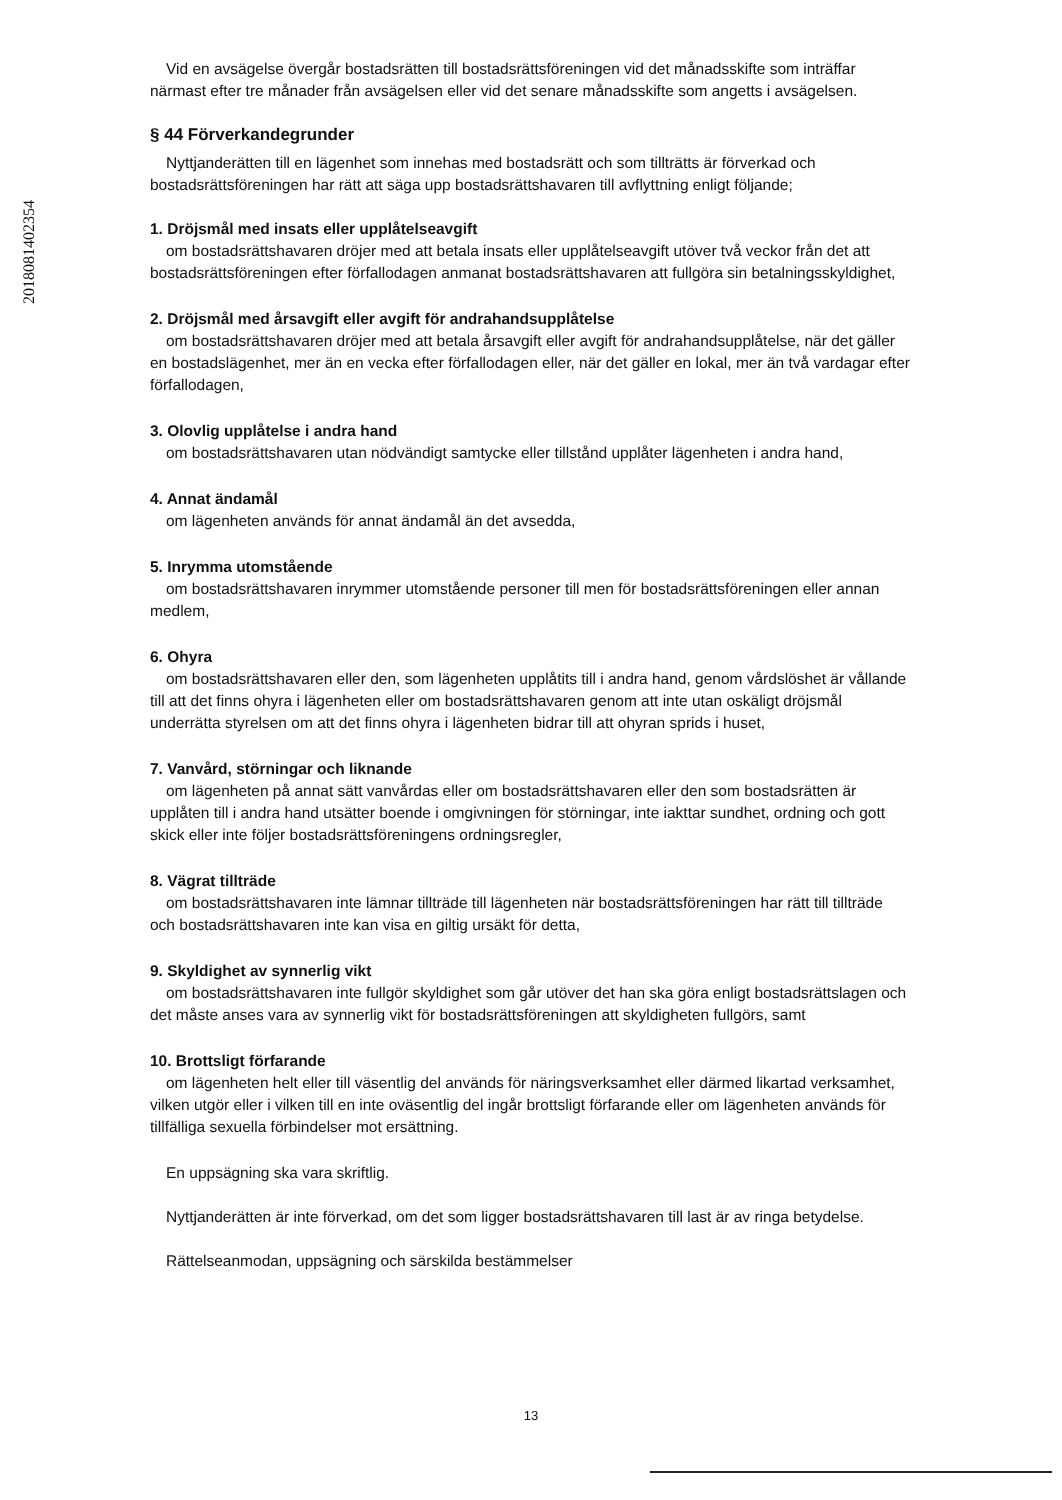201808140235­4
Vid en avsägelse övergår bostadsrätten till bostadsrättsföreningen vid det månadsskifte som inträffar närmast efter tre månader från avsägelsen eller vid det senare månadsskifte som angetts i avsägelsen.
§ 44 Förverkandegrunder
Nyttjanderätten till en lägenhet som innehas med bostadsrätt och som tillträtts är förverkad och bostadsrättsföreningen har rätt att säga upp bostadsrättshavaren till avflyttning enligt följande;
1. Dröjsmål med insats eller upplåtelseavgift
om bostadsrättshavaren dröjer med att betala insats eller upplåtelseavgift utöver två veckor från det att bostadsrättsföreningen efter förfallodagen anmanat bostadsrättshavaren att fullgöra sin betalningsskyldighet,
2. Dröjsmål med årsavgift eller avgift för andrahandsupplåtelse
om bostadsrättshavaren dröjer med att betala årsavgift eller avgift för andrahandsupplåtelse, när det gäller en bostadslägenhet, mer än en vecka efter förfallodagen eller, när det gäller en lokal, mer än två vardagar efter förfallodagen,
3. Olovlig upplåtelse i andra hand
om bostadsrättshavaren utan nödvändigt samtycke eller tillstånd upplåter lägenheten i andra hand,
4. Annat ändamål
om lägenheten används för annat ändamål än det avsedda,
5. Inrymma utomstående
om bostadsrättshavaren inrymmer utomstående personer till men för bostadsrättsföreningen eller annan medlem,
6. Ohyra
om bostadsrättshavaren eller den, som lägenheten upplåtits till i andra hand, genom vårdslöshet är vållande till att det finns ohyra i lägenheten eller om bostadsrättshavaren genom att inte utan oskäligt dröjsmål underrätta styrelsen om att det finns ohyra i lägenheten bidrar till att ohyran sprids i huset,
7. Vanvård, störningar och liknande
om lägenheten på annat sätt vanvårdas eller om bostadsrättshavaren eller den som bostadsrätten är upplåten till i andra hand utsätter boende i omgivningen för störningar, inte iakttar sundhet, ordning och gott skick eller inte följer bostadsrättsföreningens ordningsregler,
8. Vägrat tillträde
om bostadsrättshavaren inte lämnar tillträde till lägenheten när bostadsrättsföreningen har rätt till tillträde och bostadsrättshavaren inte kan visa en giltig ursäkt för detta,
9. Skyldighet av synnerlig vikt
om bostadsrättshavaren inte fullgör skyldighet som går utöver det han ska göra enligt bostadsrättslagen och det måste anses vara av synnerlig vikt för bostadsrättsföreningen att skyldigheten fullgörs, samt
10. Brottsligt förfarande
om lägenheten helt eller till väsentlig del används för näringsverksamhet eller därmed likartad verksamhet, vilken utgör eller i vilken till en inte oväsentlig del ingår brottsligt förfarande eller om lägenheten används för tillfälliga sexuella förbindelser mot ersättning.
En uppsägning ska vara skriftlig.
Nyttjanderätten är inte förverkad, om det som ligger bostadsrättshavaren till last är av ringa betydelse.
Rättelseanmodan, uppsägning och särskilda bestämmelser
13